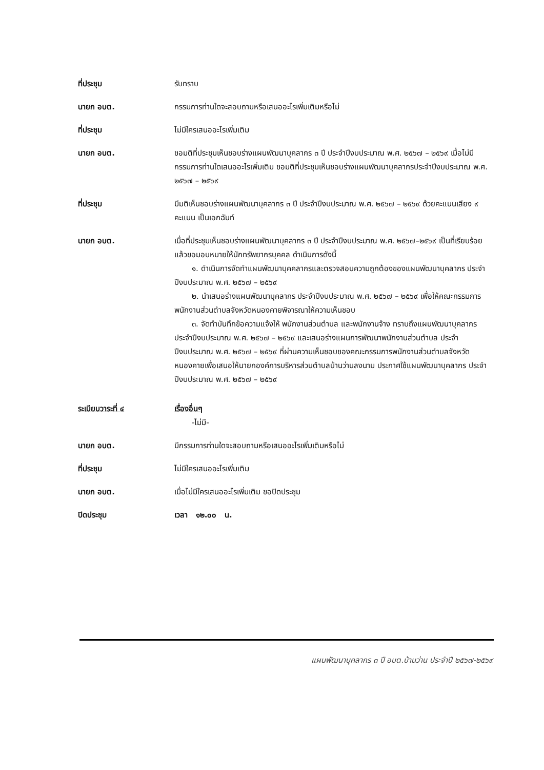ที่ประชุม รับทราบ
นายก อบต. กรรมการท่านใดจะสอบถามหรือเสนออะไรเพิ่มเติมหรือไม่
ที่ประชุม ไม่มีใครเสนออะไรเพิ่มเติม
นายก อบต. ขอมติที่ประชุมเห็นชอบร่างแผนพัฒนาบุคลากร ๓ ปี ประจำปีงบประมาณ พ.ศ. ๒๕๖๗ – ๒๕๖๙ เมื่อไม่มีกรรมการท่านใดเสนออะไรเพิ่มเติม ขอมติที่ประชุมเห็นชอบร่างแผนพัฒนาบุคลากรประจำปีงบประมาณ พ.ศ. ๒๕๖๗ – ๒๕๖๙
ที่ประชุม มีมติเห็นชอบร่างแผนพัฒนาบุคลากร ๓ ปี ประจำปีงบประมาณ พ.ศ. ๒๕๖๗ – ๒๕๖๙ ด้วยคะแนนเสียง ๙ คะแนน เป็นเอกฉันท์
นายก อบต. เมื่อที่ประชุมเห็นชอบร่างแผนพัฒนาบุคลากร ๓ ปี ประจำปีงบประมาณ พ.ศ. ๒๕๖๗–๒๕๖๙ เป็นที่เรียบร้อยแล้วขอมอบหมายให้นักทรัพยากรบุคคล ดำเนินการดังนี้
๑. ดำเนินการจัดทำแผนพัฒนาบุคคลากรและตรวจสอบความถูกต้องของแผนพัฒนาบุคลากร ประจำปีงบประมาณ พ.ศ. ๒๕๖๗ – ๒๕๖๙
๒. นำเสนอร่างแผนพัฒนาบุคลากร ประจำปีงบประมาณ พ.ศ. ๒๕๖๗ – ๒๕๖๙ เพื่อให้คณะกรรมการพนักงานส่วนตำบลจังหวัดหนองคายพิจารณาให้ความเห็นชอบ
๓. จัดทำบันทึกข้อความแจ้งให้ พนักงานส่วนตำบล และพนักงานจ้าง ทราบถึงแผนพัฒนาบุคลากร ประจำปีงบประมาณ พ.ศ. ๒๕๖๗ – ๒๕๖๙ และเสนอร่างแผนการพัฒนาพนักงานส่วนตำบล ประจำปีงบประมาณ พ.ศ. ๒๕๖๗ – ๒๕๖๙ ที่ผ่านความเห็นชอบของคณะกรรมการพนักงานส่วนตำบลจังหวัดหนองคายเพื่อเสนอให้นายกองค์การบริหารส่วนตำบลบ้านว่านลงนาม ประกาศใช้แผนพัฒนาบุคลากร ประจำปีงบประมาณ พ.ศ. ๒๕๖๗ – ๒๕๖๙
ระเบียบวาระที่ ๔ เรื่องอื่นๆ
-ไม่มี-
นายก อบต. มีกรรมการท่านใดจะสอบถามหรือเสนออะไรเพิ่มเติมหรือไม่
ที่ประชุม ไม่มีใครเสนออะไรเพิ่มเติม
นายก อบต. เมื่อไม่มีใครเสนออะไรเพิ่มเติม ขอปิดประชุม
ปิดประชุม เวลา ๑๒.๐๐ น.
แผนพัฒนาบุคลากร ๓ ปี อบต.บ้านว่าน ประจำปี ๒๕๖๗-๒๕๖๙